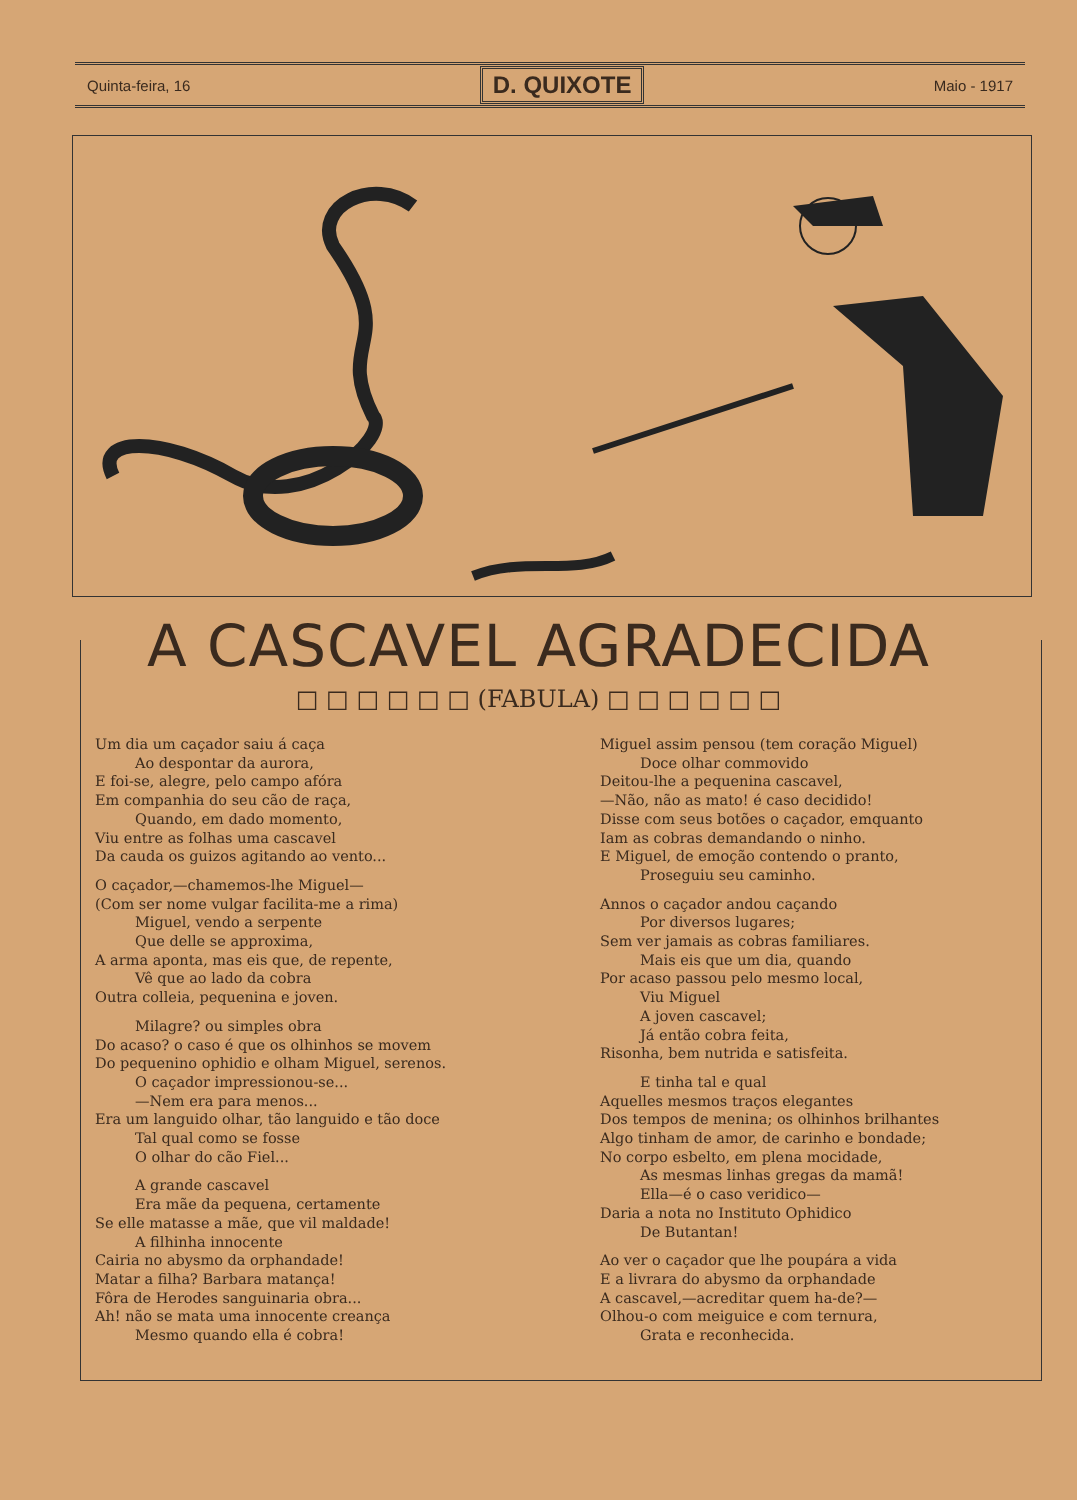Quinta-feira, 16 D. QUIXOTE Maio - 1917
A CASCAVEL AGRADECIDA
□ □ □ □ □ □ (FABULA) □ □ □ □ □ □
Um dia um caçador saiu á caça
Ao despontar da aurora,
E foi-se, alegre, pelo campo afóra
Em companhia do seu cão de raça,
Quando, em dado momento,
Viu entre as folhas uma cascavel
Da cauda os guizos agitando ao vento...
O caçador,—chamemos-lhe Miguel—
(Com ser nome vulgar facilita-me a rima)
Miguel, vendo a serpente
Que delle se approxima,
A arma aponta, mas eis que, de repente,
Vê que ao lado da cobra
Outra colleia, pequenina e joven.
Milagre? ou simples obra
Do acaso? o caso é que os olhinhos se movem
Do pequenino ophidio e olham Miguel, serenos.
O caçador impressionou-se...
—Nem era para menos...
Era um languido olhar, tão languido e tão doce
Tal qual como se fosse
O olhar do cão Fiel...
A grande cascavel
Era mãe da pequena, certamente
Se elle matasse a mãe, que vil maldade!
A filhinha innocente
Cairia no abysmo da orphandade!
Matar a filha? Barbara matança!
Fôra de Herodes sanguinaria obra...
Ah! não se mata uma innocente creança
Mesmo quando ella é cobra!
Miguel assim pensou (tem coração Miguel)
Doce olhar commovido
Deitou-lhe a pequenina cascavel,
—Não, não as mato! é caso decidido!
Disse com seus botões o caçador, emquanto
Iam as cobras demandando o ninho.
E Miguel, de emoção contendo o pranto,
Proseguiu seu caminho.
Annos o caçador andou caçando
Por diversos lugares;
Sem ver jamais as cobras familiares.
Mais eis que um dia, quando
Por acaso passou pelo mesmo local,
Viu Miguel
A joven cascavel;
Já então cobra feita,
Risonha, bem nutrida e satisfeita.
E tinha tal e qual
Aquelles mesmos traços elegantes
Dos tempos de menina; os olhinhos brilhantes
Algo tinham de amor, de carinho e bondade;
No corpo esbelto, em plena mocidade,
As mesmas linhas gregas da mamã!
Ella—é o caso veridico—
Daria a nota no Instituto Ophidico
De Butantan!
Ao ver o caçador que lhe poupára a vida
E a livrara do abysmo da orphandade
A cascavel,—acreditar quem ha-de?—
Olhou-o com meiguice e com ternura,
Grata e reconhecida.